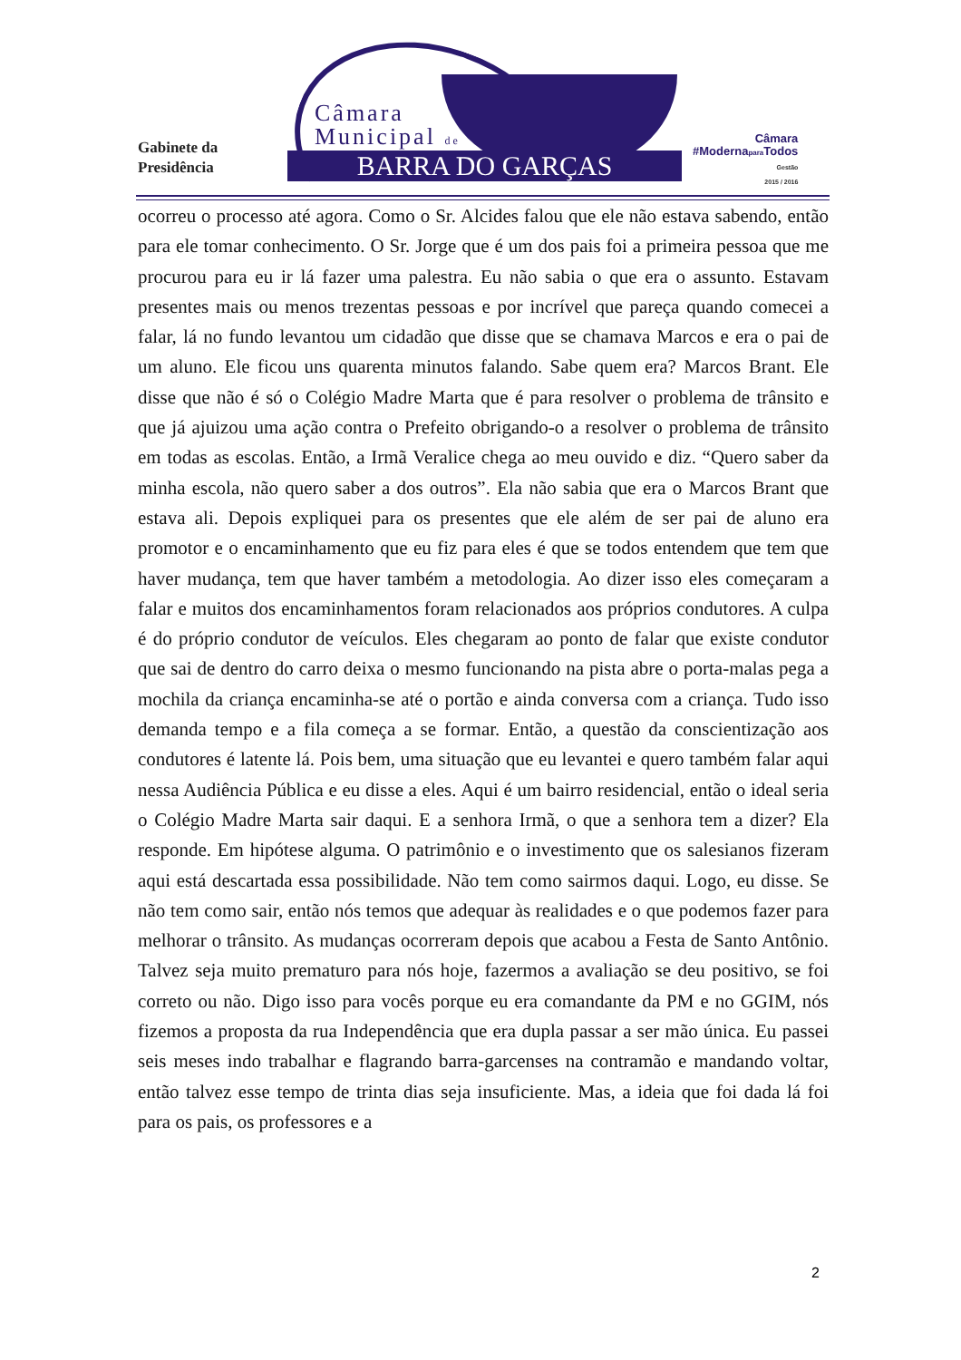Gabinete da
Presidência
Câmara
Municipal de
BARRA DO GARÇAS
Câmara
#Modernapara Todos
Gestão
2015 / 2016
ocorreu o processo até agora. Como o Sr. Alcides falou que ele não estava sabendo, então para ele tomar conhecimento. O Sr. Jorge que é um dos pais foi a primeira pessoa que me procurou para eu ir lá fazer uma palestra. Eu não sabia o que era o assunto. Estavam presentes mais ou menos trezentas pessoas e por incrível que pareça quando comecei a falar, lá no fundo levantou um cidadão que disse que se chamava Marcos e era o pai de um aluno. Ele ficou uns quarenta minutos falando. Sabe quem era? Marcos Brant. Ele disse que não é só o Colégio Madre Marta que é para resolver o problema de trânsito e que já ajuizou uma ação contra o Prefeito obrigando-o a resolver o problema de trânsito em todas as escolas. Então, a Irmã Veralice chega ao meu ouvido e diz. “Quero saber da minha escola, não quero saber a dos outros”. Ela não sabia que era o Marcos Brant que estava ali. Depois expliquei para os presentes que ele além de ser pai de aluno era promotor e o encaminhamento que eu fiz para eles é que se todos entendem que tem que haver mudança, tem que haver também a metodologia. Ao dizer isso eles começaram a falar e muitos dos encaminhamentos foram relacionados aos próprios condutores. A culpa é do próprio condutor de veículos. Eles chegaram ao ponto de falar que existe condutor que sai de dentro do carro deixa o mesmo funcionando na pista abre o porta-malas pega a mochila da criança encaminha-se até o portão e ainda conversa com a criança. Tudo isso demanda tempo e a fila começa a se formar. Então, a questão da conscientização aos condutores é latente lá. Pois bem, uma situação que eu levantei e quero também falar aqui nessa Audiência Pública e eu disse a eles. Aqui é um bairro residencial, então o ideal seria o Colégio Madre Marta sair daqui. E a senhora Irmã, o que a senhora tem a dizer? Ela responde. Em hipótese alguma. O patrimônio e o investimento que os salesianos fizeram aqui está descartada essa possibilidade. Não tem como sairmos daqui. Logo, eu disse. Se não tem como sair, então nós temos que adequar às realidades e o que podemos fazer para melhorar o trânsito. As mudanças ocorreram depois que acabou a Festa de Santo Antônio. Talvez seja muito prematuro para nós hoje, fazermos a avaliação se deu positivo, se foi correto ou não. Digo isso para vocês porque eu era comandante da PM e no GGIM, nós fizemos a proposta da rua Independência que era dupla passar a ser mão única. Eu passei seis meses indo trabalhar e flagrando barra-garcenses na contramão e mandando voltar, então talvez esse tempo de trinta dias seja insuficiente. Mas, a ideia que foi dada lá foi para os pais, os professores e a
2